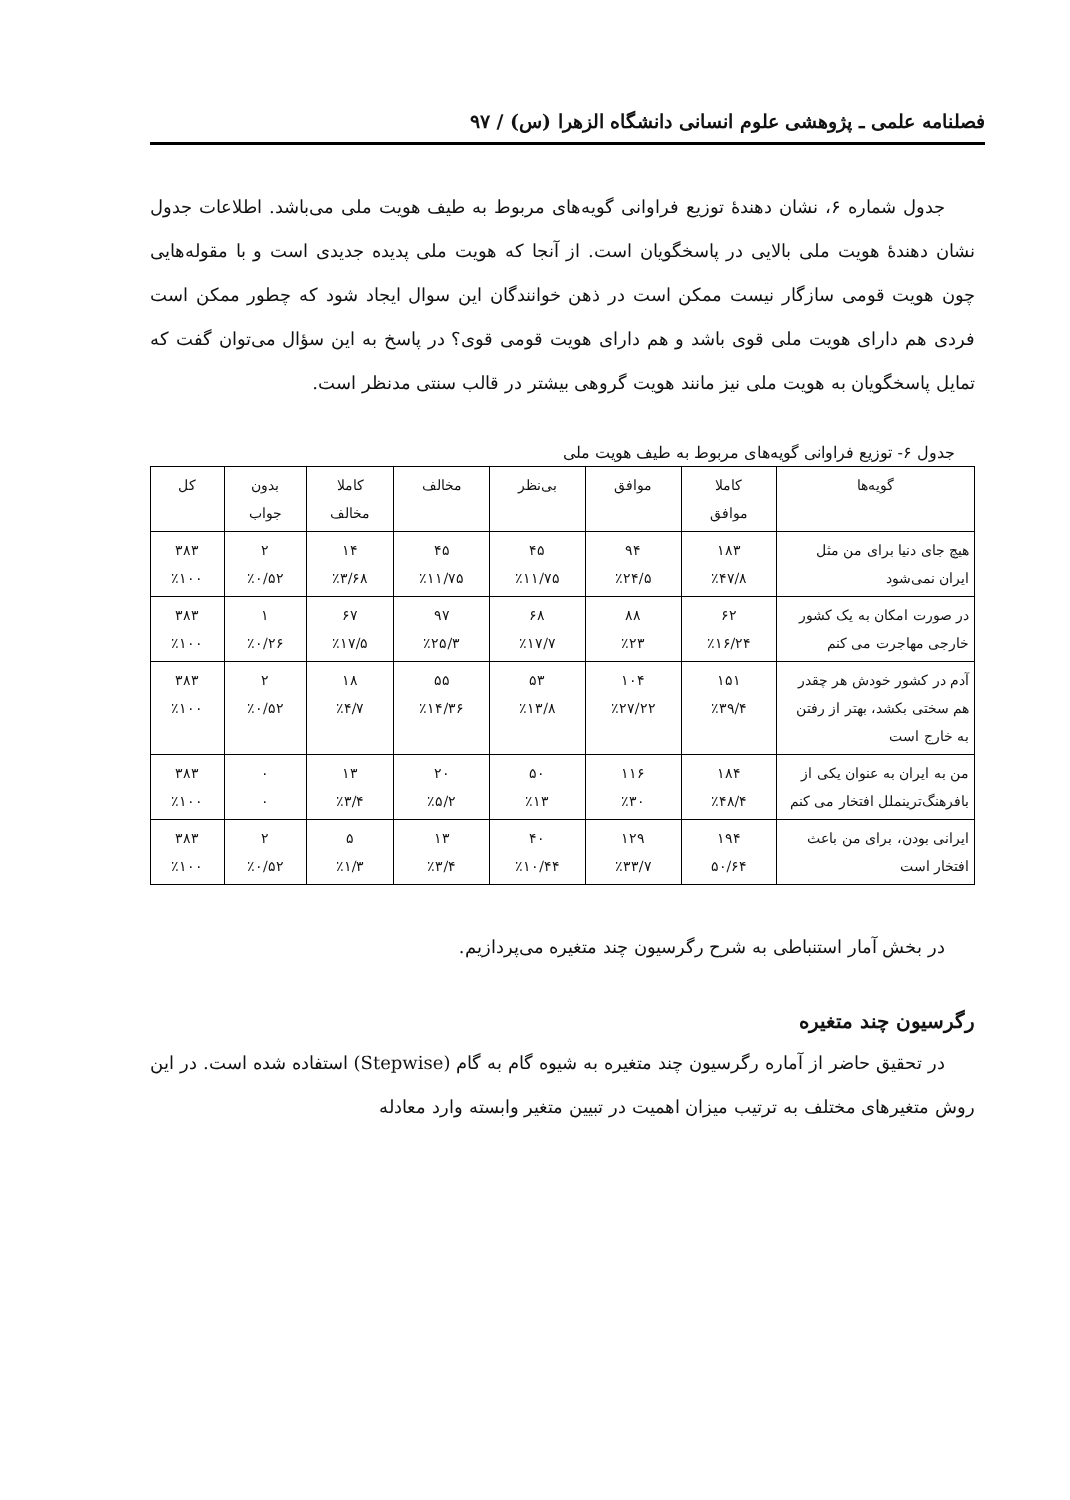فصلنامه علمی ـ پژوهشی علوم انسانی دانشگاه الزهرا (س) / ۹۷
جدول شماره ۶، نشان دهندهٔ توزیع فراوانی گویه‌های مربوط به طیف هویت ملی می‌باشد. اطلاعات جدول نشان دهندهٔ هویت ملی بالایی در پاسخگویان است. از آنجا که هویت ملی پدیده جدیدی است و با مقوله‌هایی چون هویت قومی سازگار نیست ممکن است در ذهن خوانندگان این سوال ایجاد شود که چطور ممکن است فردی هم دارای هویت ملی قوی باشد و هم دارای هویت قومی قوی؟ در پاسخ به این سؤال می‌توان گفت که تمایل پاسخگویان به هویت ملی نیز مانند هویت گروهی بیشتر در قالب سنتی مدنظر است.
جدول ۶- توزیع فراوانی گویه‌های مربوط به طیف هویت ملی
| گویه‌ها | کاملا موافق | موافق | بی‌نظر | مخالف | کاملا مخالف | بدون جواب | کل |
| --- | --- | --- | --- | --- | --- | --- | --- |
| هیچ جای دنیا برای من مثل ایران نمی‌شود | ۱۸۳ ٪۴۷/۸ | ۹۴ ٪۲۴/۵ | ۴۵ ٪۱۱/۷۵ | ۴۵ ٪۱۱/۷۵ | ۱۴ ٪۳/۶۸ | ۲ ٪۰/۵۲ | ۳۸۳ ٪۱۰۰ |
| در صورت امکان به یک کشور خارجی مهاجرت می کنم | ۶۲ ٪۱۶/۲۴ | ۸۸ ٪۲۳ | ۶۸ ٪۱۷/۷ | ۹۷ ٪۲۵/۳ | ۶۷ ٪۱۷/۵ | ۱ ٪۰/۲۶ | ۳۸۳ ٪۱۰۰ |
| آدم در کشور خودش هر چقدر هم سختی بکشد، بهتر از رفتن به خارج است | ۱۵۱ ٪۳۹/۴ | ۱۰۴ ٪۲۷/۲۲ | ۵۳ ٪۱۳/۸ | ۵۵ ٪۱۴/۳۶ | ۱۸ ٪۴/۷ | ۲ ٪۰/۵۲ | ۳۸۳ ٪۱۰۰ |
| من به ایران به عنوان یکی از بافرهنگ‌ترینملل افتخار می کنم | ۱۸۴ ٪۴۸/۴ | ۱۱۶ ٪۳۰ | ۵۰ ٪۱۳ | ۲۰ ٪۵/۲ | ۱۳ ٪۳/۴ | ۰ ۰ | ۳۸۳ ٪۱۰۰ |
| ایرانی بودن، برای من باعث افتخار است | ۱۹۴ ۵۰/۶۴ | ۱۲۹ ٪۳۳/۷ | ۴۰ ٪۱۰/۴۴ | ۱۳ ٪۳/۴ | ۵ ٪۱/۳ | ۲ ٪۰/۵۲ | ۳۸۳ ٪۱۰۰ |
در بخش آمار استنباطی به شرح رگرسیون چند متغیره می‌پردازیم.
رگرسیون چند متغیره
در تحقیق حاضر از آماره رگرسیون چند متغیره به شیوه گام به گام (Stepwise) استفاده شده است. در این روش متغیرهای مختلف به ترتیب میزان اهمیت در تبیین متغیر وابسته وارد معادله